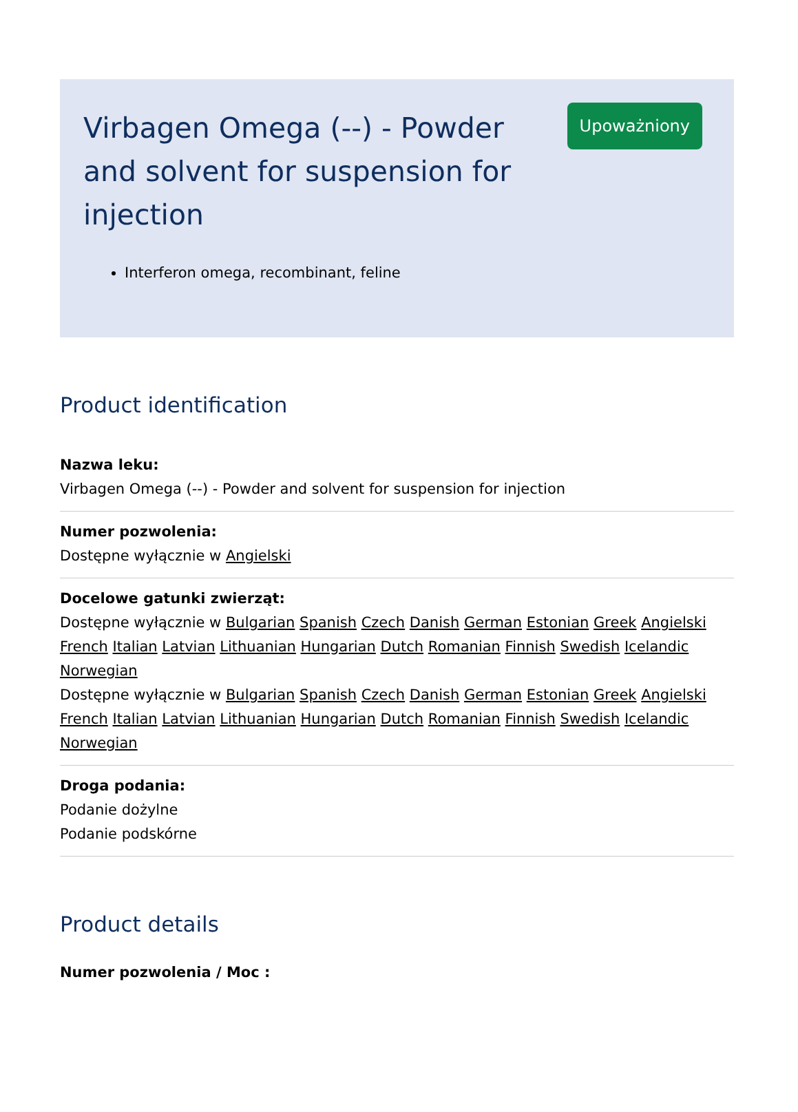Virbagen Omega (--) - Powder and solvent for suspension for injection
Interferon omega, recombinant, feline
Upoważniony
Product identification
Nazwa leku:
Virbagen Omega (--) - Powder and solvent for suspension for injection
Numer pozwolenia:
Dostępne wyłącznie w Angielski
Docelowe gatunki zwierząt:
Dostępne wyłącznie w Bulgarian Spanish Czech Danish German Estonian Greek Angielski French Italian Latvian Lithuanian Hungarian Dutch Romanian Finnish Swedish Icelandic Norwegian
Dostępne wyłącznie w Bulgarian Spanish Czech Danish German Estonian Greek Angielski French Italian Latvian Lithuanian Hungarian Dutch Romanian Finnish Swedish Icelandic Norwegian
Droga podania:
Podanie dożylne
Podanie podskórne
Product details
Numer pozwolenia / Moc :